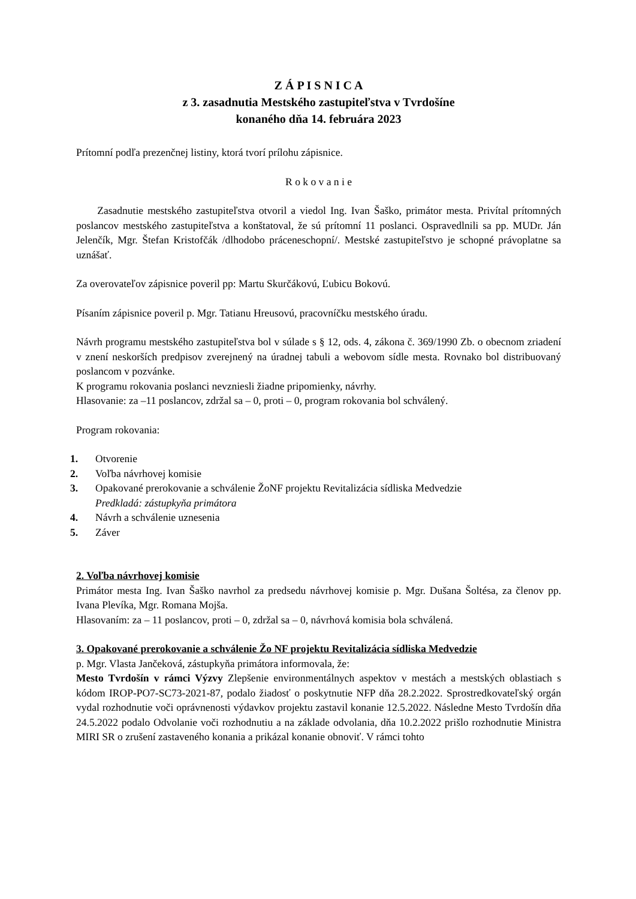Z Á P I S N I C A
z 3. zasadnutia Mestského zastupiteľstva v Tvrdošíne
konaného dňa 14. februára 2023
Prítomní podľa prezenčnej listiny, ktorá tvorí prílohu zápisnice.
R o k o v a n i e
Zasadnutie mestského zastupiteľstva otvoril a viedol Ing. Ivan Šaško, primátor mesta. Privítal prítomných poslancov mestského zastupiteľstva a konštatoval, že sú prítomní 11 poslanci. Ospravedlnili sa pp. MUDr. Ján Jelenčík, Mgr. Štefan Kristofčák /dlhodobo práceneschopní/. Mestské zastupiteľstvo je schopné právoplatne sa uznášať.
Za overovateľov zápisnice poveril pp: Martu Skurčákovú, Ľubicu Bokovú.
Písaním zápisnice poveril p. Mgr. Tatianu Hreusovú, pracovníčku mestského úradu.
Návrh programu mestského zastupiteľstva bol v súlade s § 12, ods. 4, zákona č. 369/1990 Zb. o obecnom zriadení v znení neskorších predpisov zverejnený na úradnej tabuli a webovom sídle mesta. Rovnako bol distribuovaný poslancom v pozvánke.
K programu rokovania poslanci nevzniesli žiadne pripomienky, návrhy.
Hlasovanie: za –11 poslancov, zdržal sa – 0, proti – 0, program rokovania bol schválený.
Program rokovania:
1. Otvorenie
2. Voľba návrhovej komisie
3. Opakované prerokovanie a schválenie ŽoNF projektu Revitalizácia sídliska Medvedzie
Predkladá: zástupkyňa primátora
4. Návrh a schválenie uznesenia
5. Záver
2. Voľba návrhovej komisie
Primátor mesta Ing. Ivan Šaško navrhol za predsedu návrhovej komisie p. Mgr. Dušana Šoltésa, za členov pp. Ivana Plevíka, Mgr. Romana Mojša.
Hlasovaním: za – 11 poslancov, proti – 0, zdržal sa – 0, návrhová komisia bola schválená.
3. Opakované prerokovanie a schválenie Žo NF projektu Revitalizácia sídliska Medvedzie
p. Mgr. Vlasta Jančeková, zástupkyňa primátora informovala, že:
Mesto Tvrdošín v rámci Výzvy Zlepšenie environmentálnych aspektov v mestách a mestských oblastiach s kódom IROP-PO7-SC73-2021-87, podalo žiadosť o poskytnutie NFP dňa 28.2.2022. Sprostredkovateľský orgán vydal rozhodnutie voči oprávnenosti výdavkov projektu zastavil konanie 12.5.2022. Následne Mesto Tvrdošín dňa 24.5.2022 podalo Odvolanie voči rozhodnutiu a na základe odvolania, dňa 10.2.2022 prišlo rozhodnutie Ministra MIRI SR o zrušení zastaveného konania a prikázal konanie obnoviť. V rámci tohto